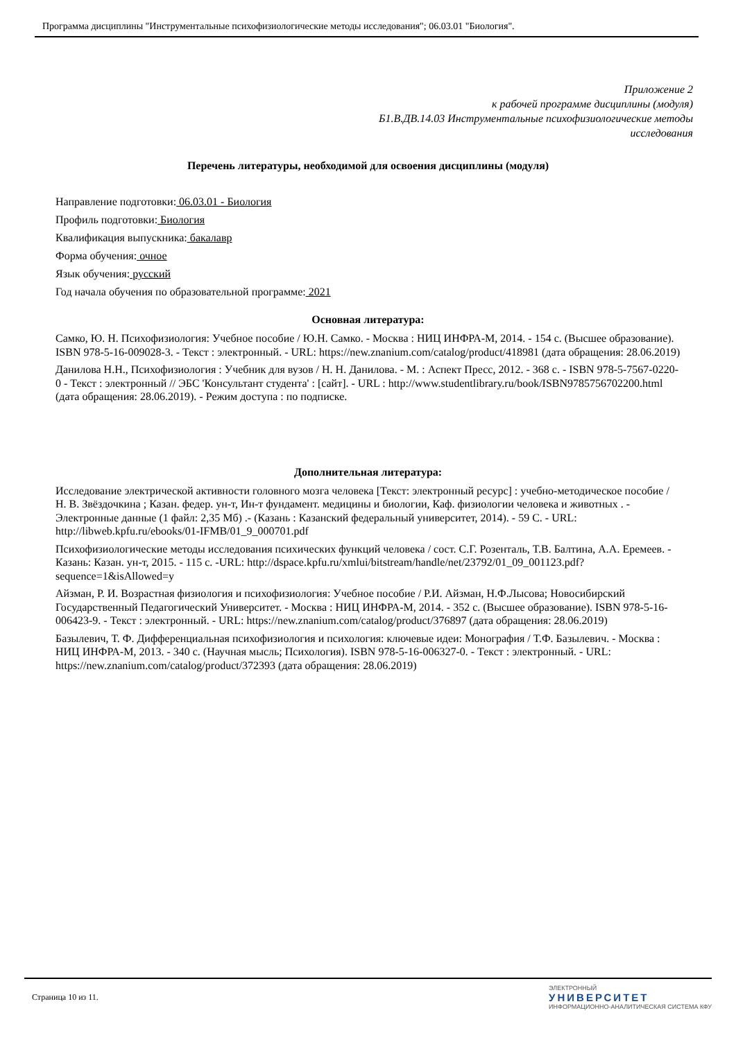Программа дисциплины "Инструментальные психофизиологические методы исследования"; 06.03.01 "Биология".
Приложение 2
к рабочей программе дисциплины (модуля)
Б1.В.ДВ.14.03 Инструментальные психофизиологические методы
исследования
Перечень литературы, необходимой для освоения дисциплины (модуля)
Направление подготовки: 06.03.01 - Биология
Профиль подготовки: Биология
Квалификация выпускника: бакалавр
Форма обучения: очное
Язык обучения: русский
Год начала обучения по образовательной программе: 2021
Основная литература:
Самко, Ю. Н. Психофизиология: Учебное пособие / Ю.Н. Самко. - Москва : НИЦ ИНФРА-М, 2014. - 154 с. (Высшее образование). ISBN 978-5-16-009028-3. - Текст : электронный. - URL: https://new.znanium.com/catalog/product/418981 (дата обращения: 28.06.2019)
Данилова Н.Н., Психофизиология : Учебник для вузов / Н. Н. Данилова. - М. : Аспект Пресс, 2012. - 368 с. - ISBN 978-5-7567-0220-0 - Текст : электронный // ЭБС 'Консультант студента' : [сайт]. - URL : http://www.studentlibrary.ru/book/ISBN9785756702200.html (дата обращения: 28.06.2019). - Режим доступа : по подписке.
Дополнительная литература:
Исследование электрической активности головного мозга человека [Текст: электронный ресурс] : учебно-методическое пособие / Н. В. Звёздочкина ; Казан. федер. ун-т, Ин-т фундамент. медицины и биологии, Каф. физиологии человека и животных . - Электронные данные (1 файл: 2,35 Мб) .- (Казань : Казанский федеральный университет, 2014). - 59 С. - URL: http://libweb.kpfu.ru/ebooks/01-IFMB/01_9_000701.pdf
Психофизиологические методы исследования психических функций человека / сост. С.Г. Розенталь, Т.В. Балтина, А.А. Еремеев. - Казань: Казан. ун-т, 2015. - 115 с. -URL: http://dspace.kpfu.ru/xmlui/bitstream/handle/net/23792/01_09_001123.pdf?sequence=1&isAllowed=y
Айзман, Р. И. Возрастная физиология и психофизиология: Учебное пособие / Р.И. Айзман, Н.Ф.Лысова; Новосибирский Государственный Педагогический Университет. - Москва : НИЦ ИНФРА-М, 2014. - 352 с. (Высшее образование). ISBN 978-5-16-006423-9. - Текст : электронный. - URL: https://new.znanium.com/catalog/product/376897 (дата обращения: 28.06.2019)
Базылевич, Т. Ф. Дифференциальная психофизиология и психология: ключевые идеи: Монография / Т.Ф. Базылевич. - Москва : НИЦ ИНФРА-М, 2013. - 340 с. (Научная мысль; Психология). ISBN 978-5-16-006327-0. - Текст : электронный. - URL: https://new.znanium.com/catalog/product/372393 (дата обращения: 28.06.2019)
Страница 10 из 11.
ЭЛЕКТРОННЫЙ
УНИВЕРСИТЕТ
ИНФОРМАЦИОННО-АНАЛИТИЧЕСКАЯ СИСТЕМА КФУ